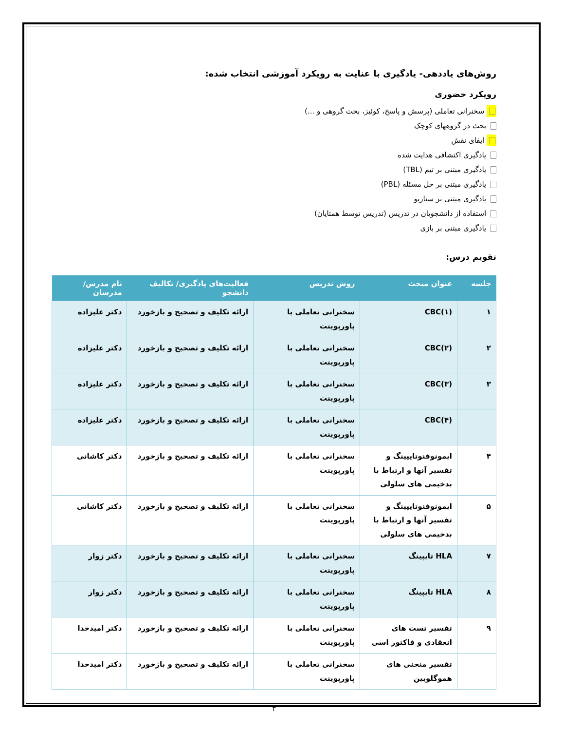روش‌های یاددهی- یادگیری با عنایت به رویکرد آموزشی انتخاب شده:
رویکرد حضوری
سخنرانی تعاملی (پرسش و پاسخ، کوئیز، بحث گروهی و ...)
بحث در گروههای کوچک
ایفای نقش
یادگیری اکتشافی هدایت شده
یادگیری مبتنی بر تیم (TBL)
یادگیری مبتنی بر حل مسئله (PBL)
یادگیری مبتنی بر سناریو
استفاده از دانشجویان در تدریس (تدریس توسط همتایان)
یادگیری مبتنی بر بازی
تقویم درس:
| جلسه | عنوان مبحث | روش تدریس | فعالیت‌های یادگیری/ تکالیف دانشجو | نام مدرس/ مدرسان |
| --- | --- | --- | --- | --- |
| ۱ | CBC(۱) | سخنرانی تعاملی با پاورپوینت | ارائه تکلیف و تصحیح و بازخورد | دکتر علیزاده |
| ۲ | CBC(۲) | سخنرانی تعاملی با پاورپوینت | ارائه تکلیف و تصحیح و بازخورد | دکتر علیزاده |
| ۳ | CBC(۳) | سخنرانی تعاملی با پاورپوینت | ارائه تکلیف و تصحیح و بازخورد | دکتر علیزاده |
| | CBC(۴) | سخنرانی تعاملی با پاورپوینت | ارائه تکلیف و تصحیح و بازخورد | دکتر علیزاده |
| ۴ | ایمونوفنوتایپینگ و تفسیر آنها و ارتباط با بدخیمی های سلولی | سخنرانی تعاملی با پاورپوینت | ارائه تکلیف و تصحیح و بازخورد | دکتر کاشانی |
| ۵ | ایمونوفنوتایپینگ و تفسیر آنها و ارتباط با بدخیمی های سلولی | سخنرانی تعاملی با پاورپوینت | ارائه تکلیف و تصحیح و بازخورد | دکتر کاشانی |
| ۷ | HLA تایپینگ | سخنرانی تعاملی با پاورپوینت | ارائه تکلیف و تصحیح و بازخورد | دکتر زوار |
| ۸ | HLA تایپینگ | سخنرانی تعاملی با پاورپوینت | ارائه تکلیف و تصحیح و بازخورد | دکتر زوار |
| ۹ | تفسیر تست های انعقادی و فاکتور اسی | سخنرانی تعاملی با پاورپوینت | ارائه تکلیف و تصحیح و بازخورد | دکتر امیدخدا |
| | تفسیر منحنی های هموگلوبین | سخنرانی تعاملی با پاورپوینت | ارائه تکلیف و تصحیح و بازخورد | دکتر امیدخدا |
۳